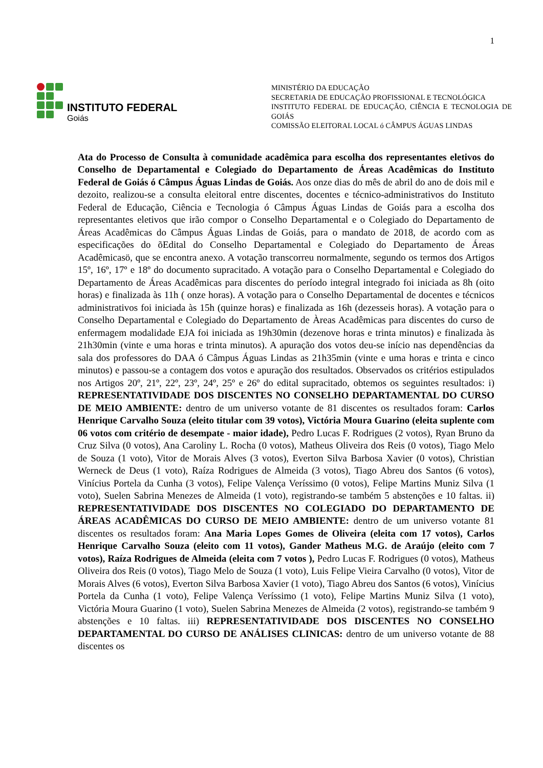1
INSTITUTO FEDERAL
Goiás
MINISTÉRIO DA EDUCAÇÃO
SECRETARIA DE EDUCAÇÃO PROFISSIONAL E TECNOLÓGICA
INSTITUTO FEDERAL DE EDUCAÇÃO, CIÊNCIA E TECNOLOGIA DE GOIÁS
COMISSÃO ELEITORAL LOCAL ó CÂMPUS ÁGUAS LINDAS
Ata do Processo de Consulta à comunidade acadêmica para escolha dos representantes eletivos do Conselho de Departamental e Colegiado do Departamento de Áreas Acadêmicas do Instituto Federal de Goiás ó Câmpus Águas Lindas de Goiás. Aos onze dias do mês de abril do ano de dois mil e dezoito, realizou-se a consulta eleitoral entre discentes, docentes e técnico-administrativos do Instituto Federal de Educação, Ciência e Tecnologia ó Câmpus Águas Lindas de Goiás para a escolha dos representantes eletivos que irão compor o Conselho Departamental e o Colegiado do Departamento de Áreas Acadêmicas do Câmpus Águas Lindas de Goiás, para o mandato de 2018, de acordo com as especificações do õEdital do Conselho Departamental e Colegiado do Departamento de Áreas Acadêmicasö, que se encontra anexo. A votação transcorreu normalmente, segundo os termos dos Artigos 15º, 16º, 17º e 18º do documento supracitado. A votação para o Conselho Departamental e Colegiado do Departamento de Áreas Acadêmicas para discentes do período integral integrado foi iniciada as 8h (oito horas) e finalizada às 11h ( onze horas). A votação para o Conselho Departamental de docentes e técnicos administrativos foi iniciada às 15h (quinze horas) e finalizada as 16h (dezesseis horas). A votação para o Conselho Departamental e Colegiado do Departamento de Àreas Acadêmicas para discentes do curso de enfermagem modalidade EJA foi iniciada as 19h30min (dezenove horas e trinta minutos) e finalizada às 21h30min (vinte e uma horas e trinta minutos). A apuração dos votos deu-se início nas dependências da sala dos professores do DAA ó Câmpus Águas Lindas as 21h35min (vinte e uma horas e trinta e cinco minutos) e passou-se a contagem dos votos e apuração dos resultados. Observados os critérios estipulados nos Artigos 20º, 21º, 22º, 23º, 24º, 25º e 26º do edital supracitado, obtemos os seguintes resultados: i) REPRESENTATIVIDADE DOS DISCENTES NO CONSELHO DEPARTAMENTAL DO CURSO DE MEIO AMBIENTE: dentro de um universo votante de 81 discentes os resultados foram: Carlos Henrique Carvalho Souza (eleito titular com 39 votos), Victória Moura Guarino (eleita suplente com 06 votos com critério de desempate - maior idade), Pedro Lucas F. Rodrigues (2 votos), Ryan Bruno da Cruz Silva (0 votos), Ana Caroliny L. Rocha (0 votos), Matheus Oliveira dos Reis (0 votos), Tiago Melo de Souza (1 voto), Vitor de Morais Alves (3 votos), Everton Silva Barbosa Xavier (0 votos), Christian Werneck de Deus (1 voto), Raíza Rodrigues de Almeida (3 votos), Tiago Abreu dos Santos (6 votos), Vinícius Portela da Cunha (3 votos), Felipe Valença Veríssimo (0 votos), Felipe Martins Muniz Silva (1 voto), Suelen Sabrina Menezes de Almeida (1 voto), registrando-se também 5 abstenções e 10 faltas. ii) REPRESENTATIVIDADE DOS DISCENTES NO COLEGIADO DO DEPARTAMENTO DE ÁREAS ACADÊMICAS DO CURSO DE MEIO AMBIENTE: dentro de um universo votante 81 discentes os resultados foram: Ana Maria Lopes Gomes de Oliveira (eleita com 17 votos), Carlos Henrique Carvalho Souza (eleito com 11 votos), Gander Matheus M.G. de Araújo (eleito com 7 votos), Raíza Rodrigues de Almeida (eleita com 7 votos ), Pedro Lucas F. Rodrigues (0 votos), Matheus Oliveira dos Reis (0 votos), Tiago Melo de Souza (1 voto), Luis Felipe Vieira Carvalho (0 votos), Vitor de Morais Alves (6 votos), Everton Silva Barbosa Xavier (1 voto), Tiago Abreu dos Santos (6 votos), Vinícius Portela da Cunha (1 voto), Felipe Valença Veríssimo (1 voto), Felipe Martins Muniz Silva (1 voto), Victória Moura Guarino (1 voto), Suelen Sabrina Menezes de Almeida (2 votos), registrando-se também 9 abstenções e 10 faltas. iii) REPRESENTATIVIDADE DOS DISCENTES NO CONSELHO DEPARTAMENTAL DO CURSO DE ANÁLISES CLINICAS: dentro de um universo votante de 88 discentes os